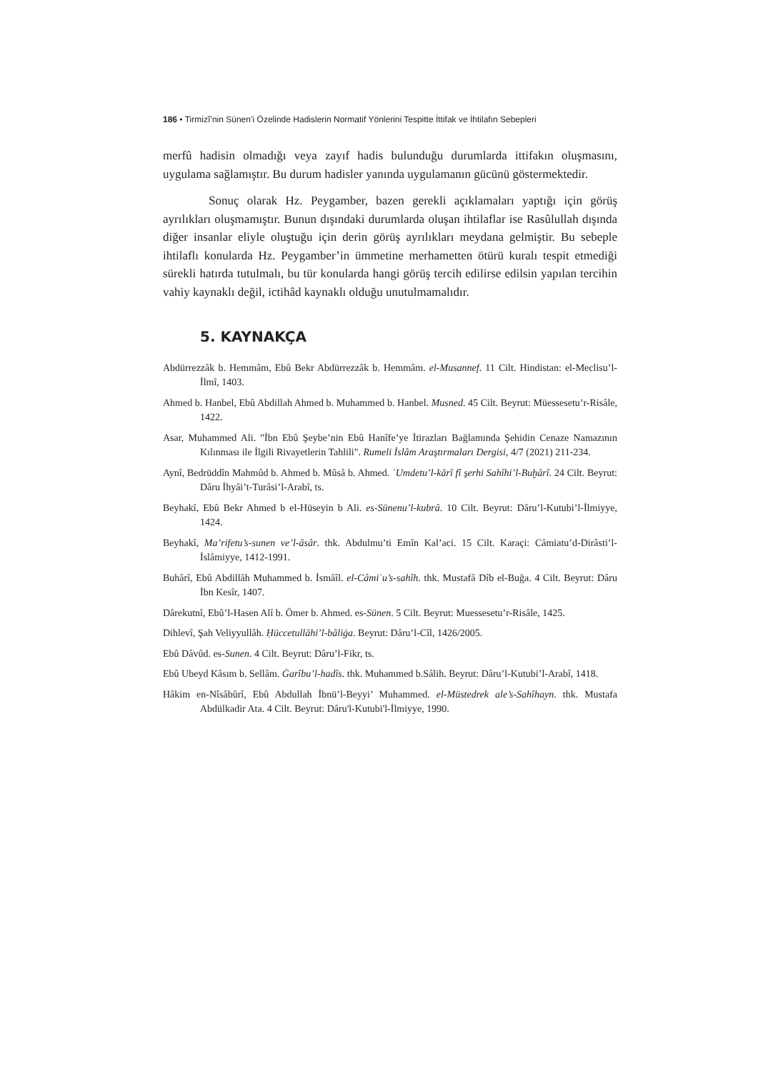186 • Tirmizî’nin Sünen’i Özelinde Hadislerin Normatif Yönlerini Tespitte İttifak ve İhtilafın Sebepleri
merfû hadisin olmadığı veya zayıf hadis bulunduğu durumlarda ittifakın oluşmasını, uygulama sağlamıştır. Bu durum hadisler yanında uygulamanın gücünü göstermektedir.
Sonuç olarak Hz. Peygamber, bazen gerekli açıklamaları yaptığı için görüş ayrılıkları oluşmamıştır. Bunun dışındaki durumlarda oluşan ihtilaflar ise Rasûlullah dışında diğer insanlar eliyle oluştuğu için derin görüş ayrılıkları meydana gelmiştir. Bu sebeple ihtilaflı konularda Hz. Peygamber’in ümmetine merhametten ötürü kuralı tespit etmediği sürekli hatırda tutulmalı, bu tür konularda hangi görüş tercih edilirse edilsin yapılan tercihin vahiy kaynaklı değil, ictihâd kaynaklı olduğu unutulmamalıdır.
5. KAYNAKÇA
Abdürrezzâk b. Hemmâm, Ebû Bekr Abdürrezzâk b. Hemmâm. el-Musannef. 11 Cilt. Hindistan: el-Meclisu’l-İlmî, 1403.
Ahmed b. Hanbel, Ebû Abdillah Ahmed b. Muhammed b. Hanbel. Musned. 45 Cilt. Beyrut: Müessesetu’r-Risâle, 1422.
Asar, Muhammed Ali. "İbn Ebû Şeybe’nin Ebû Hanîfe’ye İtirazları Bağlamında Şehidin Cenaze Namazının Kılınması ile İlgili Rivayetlerin Tahlili". Rumeli İslâm Araştırmaları Dergisi, 4/7 (2021) 211-234.
Aynî, Bedrüddîn Mahmûd b. Ahmed b. Mûsâ b. Ahmed. ʿUmdetu’l-kārî fî şerhi Sahîhi’l-Buḫârî. 24 Cilt. Beyrut: Dâru İhyâi’t-Turâsi’l-Arabî, ts.
Beyhakî, Ebû Bekr Ahmed b el-Hüseyin b Ali. es-Sünenu’l-kubrâ. 10 Cilt. Beyrut: Dâru’l-Kutubi’l-İlmiyye, 1424.
Beyhakî, Ma’rifetu’s-sunen ve’l-âsâr. thk. Abdulmu’ti Emîn Kal’aci. 15 Cilt. Karaçi: Câmiatu’d-Dirâsti’l-İslâmiyye, 1412-1991.
Buhârî, Ebû Abdillâh Muhammed b. İsmâîl. el-Câmiʿu’s-sahîh. thk. Mustafâ Dîb el-Buğa. 4 Cilt. Beyrut: Dâru İbn Kesîr, 1407.
Dârekutnî, Ebû’l-Hasen Alî b. Ömer b. Ahmed. es-Sünen. 5 Cilt. Beyrut: Muessesetu’r-Risâle, 1425.
Dihlevî, Şah Veliyyullâh. Ḥüccetullāhi’l-bâliġa. Beyrut: Dâru’l-Cîl, 1426/2005.
Ebû Dâvûd. es-Sunen. 4 Cilt. Beyrut: Dâru’l-Fikr, ts.
Ebû Ubeyd Kâsım b. Sellâm. Ġarîbu’l-hadîs. thk. Muhammed b.Sâlih. Beyrut: Dâru’l-Kutubi’l-Arabî, 1418.
Hâkim en-Nîsâbûrî, Ebû Abdullah İbnü’l-Beyyi’ Muhammed. el-Müstedrek ale’s-Sahîhayn. thk. Mustafa Abdülkadir Ata. 4 Cilt. Beyrut: Dâru'l-Kutubi'l-İlmiyye, 1990.